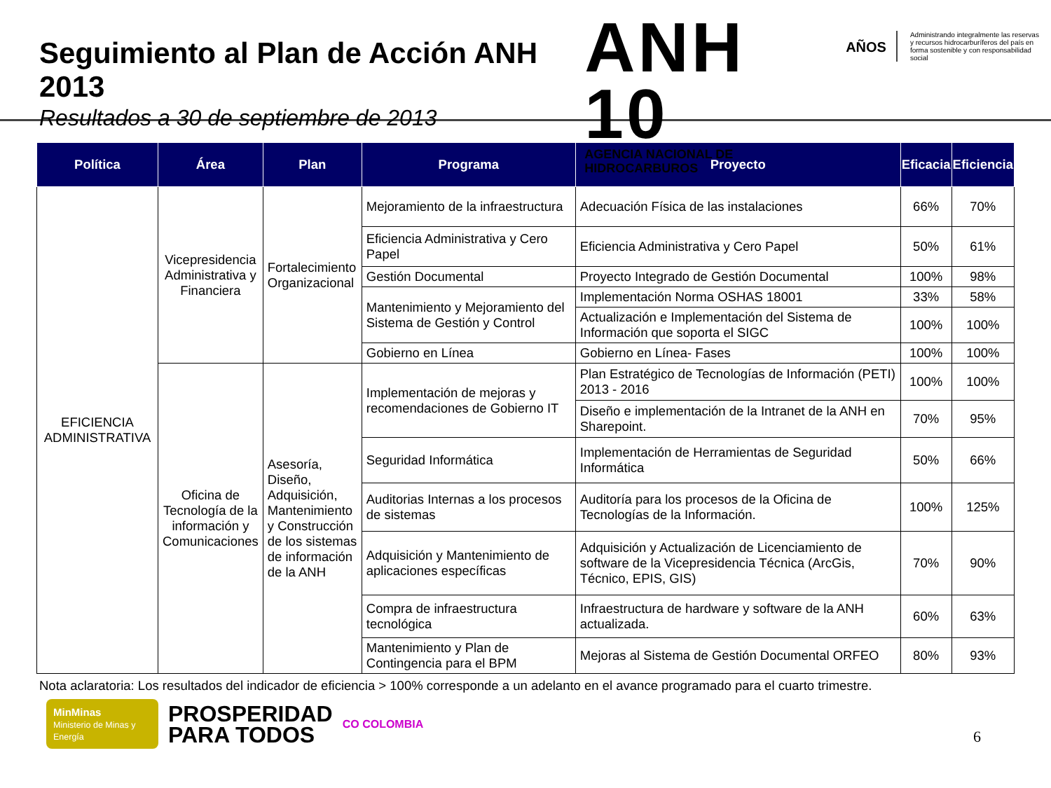Seguimiento al Plan de Acción ANH 2013
Resultados a 30 de septiembre de 2013
ANH 10
AGENCIA NACIONAL DE HIDROCARBUROS
AÑOS
Administrando integralmente las reservas y recursos hidrocarburíferos del país en forma sostenible y con responsabilidad social
| Política | Área | Plan | Programa | Proyecto | Eficacia | Eficiencia |
| --- | --- | --- | --- | --- | --- | --- |
| EFICIENCIA ADMINISTRATIVA | Vicepresidencia Administrativa y Financiera | Fortalecimiento Organizacional | Mejoramiento de la infraestructura | Adecuación Física de las instalaciones | 66% | 70% |
| | | | Eficiencia Administrativa y Cero Papel | Eficiencia Administrativa y Cero Papel | 50% | 61% |
| | | | Gestión Documental | Proyecto Integrado de Gestión Documental | 100% | 98% |
| | | | Mantenimiento y Mejoramiento del Sistema de Gestión y Control | Implementación Norma OSHAS 18001 | 33% | 58% |
| | | | | Actualización e Implementación del Sistema de Información que soporta el SIGC | 100% | 100% |
| | | | Gobierno en Línea | Gobierno en Línea- Fases | 100% | 100% |
| | Oficina de Tecnología de la información y Comunicaciones | Asesoría, Diseño, Adquisición, Mantenimiento y Construcción de los sistemas de información de la ANH | Implementación de mejoras y recomendaciones de Gobierno IT | Plan Estratégico de Tecnologías de Información (PETI) 2013 - 2016 | 100% | 100% |
| | | | | Diseño e implementación de la Intranet de la ANH en Sharepoint. | 70% | 95% |
| | | | Seguridad Informática | Implementación de Herramientas de Seguridad Informática | 50% | 66% |
| | | | Auditorias Internas a los procesos de sistemas | Auditoría para los procesos de la Oficina de Tecnologías de la Información. | 100% | 125% |
| | | | Adquisición y Mantenimiento de aplicaciones específicas | Adquisición y Actualización de Licenciamiento de software de la Vicepresidencia Técnica (ArcGis, Técnico, EPIS, GIS) | 70% | 90% |
| | | | Compra de infraestructura tecnológica | Infraestructura de hardware y software de la ANH actualizada. | 60% | 63% |
| | | | Mantenimiento y Plan de Contingencia para el BPM | Mejoras al Sistema de Gestión Documental ORFEO | 80% | 93% |
Nota aclaratoria: Los resultados del indicador de eficiencia > 100% corresponde a un adelanto en el avance programado para el cuarto trimestre.
MinMinas
Ministerio de Minas y Energía
PROSPERIDAD
PARA TODOS
CO COLOMBIA
6